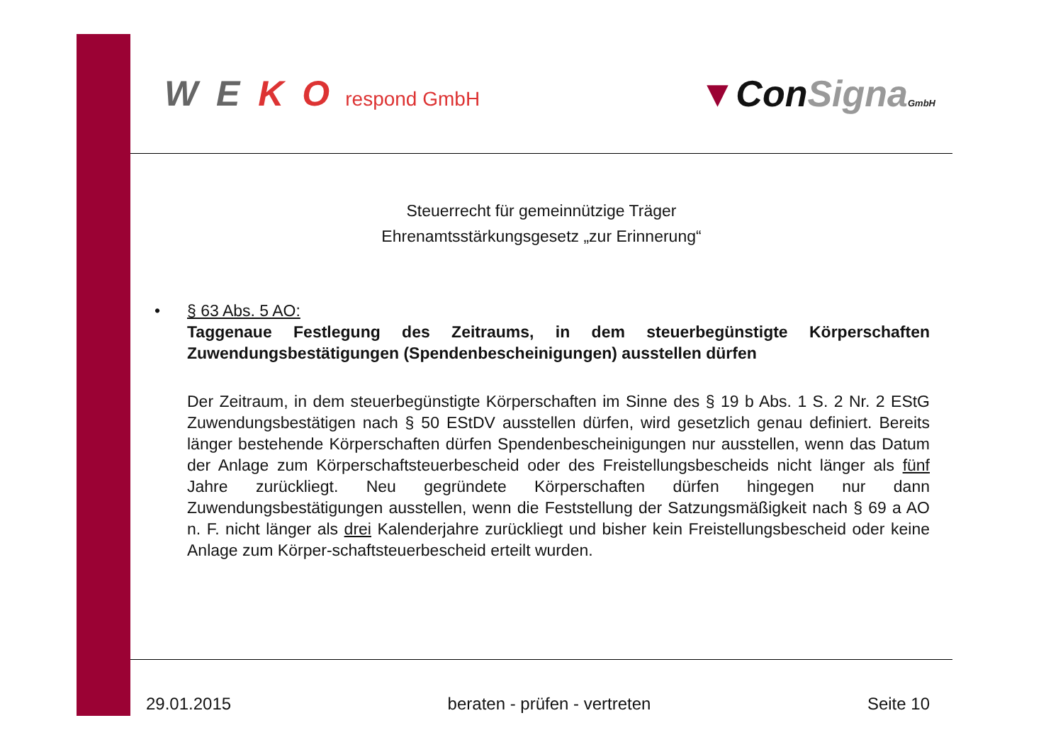W E K O respond GmbH
▼ConSigna GmbH
Steuerrecht für gemeinnützige Träger
Ehrenamtsstärkungsgesetz „zur Erinnerung“
• § 63 Abs. 5 AO:
Taggenaue Festlegung des Zeitraums, in dem steuerbegünstigte Körperschaften Zuwendungsbestätigungen (Spendenbescheinigungen) ausstellen dürfen
Der Zeitraum, in dem steuerbegünstigte Körperschaften im Sinne des § 19 b Abs. 1 S. 2 Nr. 2 EStG Zuwendungsbestätigen nach § 50 EStDV ausstellen dürfen, wird gesetzlich genau definiert. Bereits länger bestehende Körperschaften dürfen Spendenbescheinigungen nur ausstellen, wenn das Datum der Anlage zum Körperschaftsteuerbescheid oder des Freistellungsbescheids nicht länger als fünf Jahre zurückliegt. Neu gegründete Körperschaften dürfen hingegen nur dann Zuwendungsbestätigungen ausstellen, wenn die Feststellung der Satzungsmäßigkeit nach § 69 a AO n. F. nicht länger als drei Kalenderjahre zurückliegt und bisher kein Freistellungsbescheid oder keine Anlage zum Körper-schaftsteuerbescheid erteilt wurden.
29.01.2015 beraten - prüfen - vertreten Seite 10